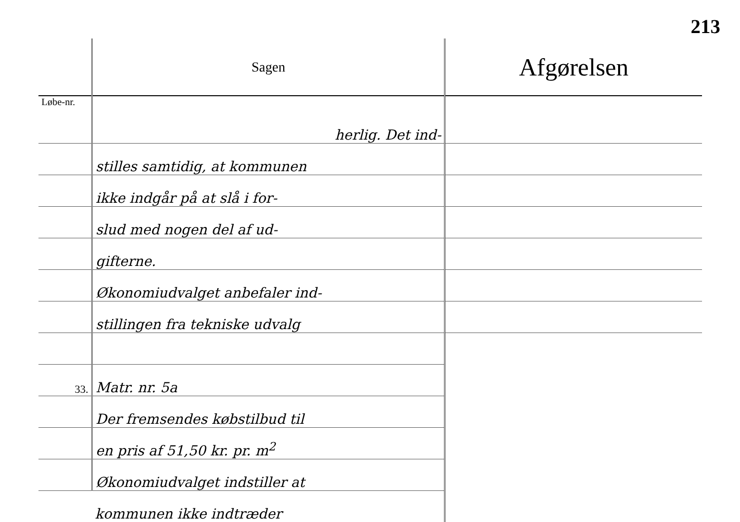213
| | Sagen | Afgørelsen |
| --- | --- | --- |
| Løbe-nr. | herlig. Det ind- | |
| | stilles samtidig, at kommunen | |
| | ikke indgår på at slå i for- | |
| | slud med nogen del af ud- | |
| | gifterne. | |
| | Økonomiudvalget anbefaler ind- | |
| | stillingen fra tekniske udvalg | |
| 33. | Matr. nr. 5a | |
| | Der fremsendes købstilbud til | |
| | en pris af 51,50 kr. pr. m<sup>2</sup> | |
| | Økonomiudvalget indstiller at | |
| | kommunen ikke indtræder | |